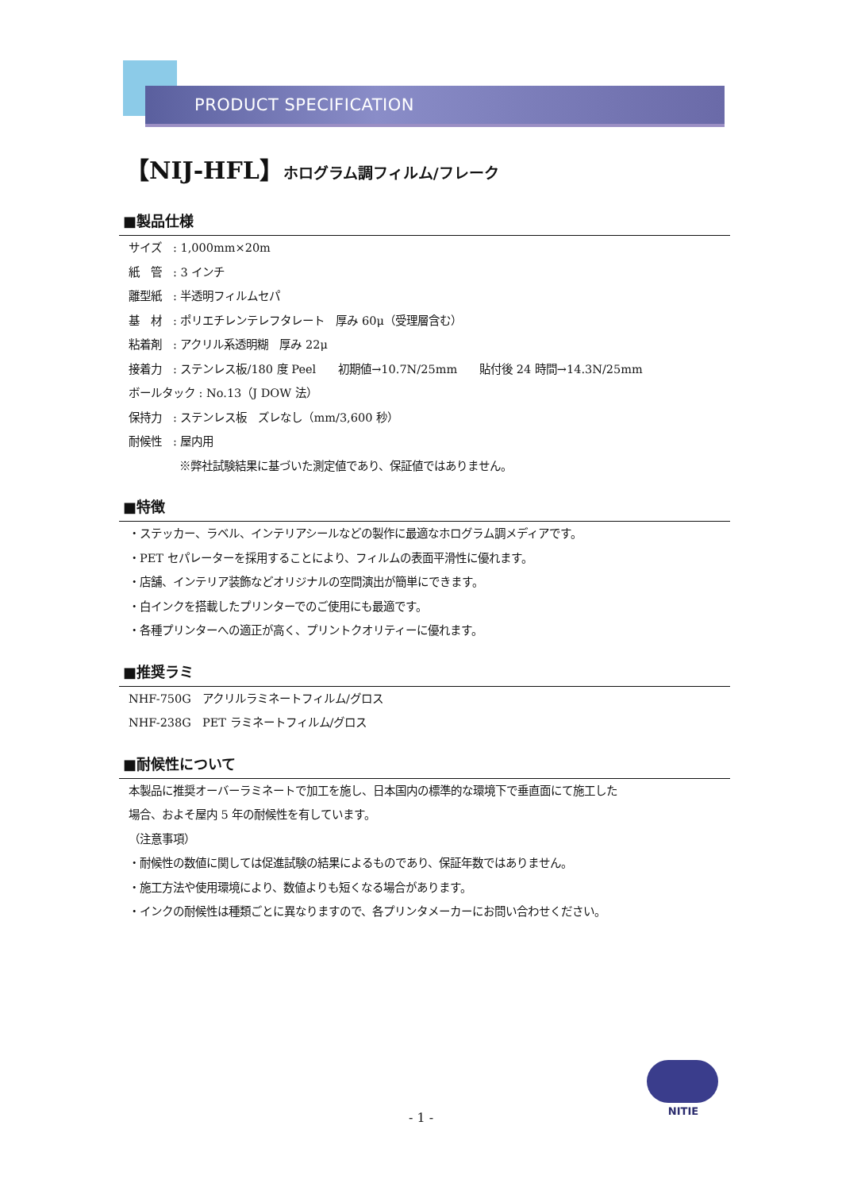PRODUCT SPECIFICATION ■■■■■■■■■■■■■■■■■■■■■
【NIJ-HFL】ホログラム調フィルム/フレーク
■製品仕様
サイズ　: 1,000mm×20m
紙　管　: 3 インチ
離型紙　: 半透明フィルムセパ
基　材　: ポリエチレンテレフタレート　厚み 60μ（受理層含む）
粘着剤　: アクリル系透明糊　厚み 22μ
接着力　: ステンレス板/180 度 Peel　　初期値→10.7N/25mm　　貼付後 24 時間→14.3N/25mm
ボールタック : No.13（J DOW 法）
保持力　: ステンレス板　ズレなし（mm/3,600 秒）
耐候性　: 屋内用
※弊社試験結果に基づいた測定値であり、保証値ではありません。
■特徴
・ステッカー、ラベル、インテリアシールなどの製作に最適なホログラム調メディアです。
・PET セパレーターを採用することにより、フィルムの表面平滑性に優れます。
・店舗、インテリア装飾などオリジナルの空間演出が簡単にできます。
・白インクを搭載したプリンターでのご使用にも最適です。
・各種プリンターへの適正が高く、プリントクオリティーに優れます。
■推奨ラミ
NHF-750G　アクリルラミネートフィルム/グロス
NHF-238G　PET ラミネートフィルム/グロス
■耐候性について
本製品に推奨オーバーラミネートで加工を施し、日本国内の標準的な環境下で垂直面にて施工した
場合、およそ屋内 5 年の耐候性を有しています。
（注意事項）
・耐候性の数値に関しては促進試験の結果によるものであり、保証年数ではありません。
・施工方法や使用環境により、数値よりも短くなる場合があります。
・インクの耐候性は種類ごとに異なりますので、各プリンタメーカーにお問い合わせください。
NITIE
- 1 -